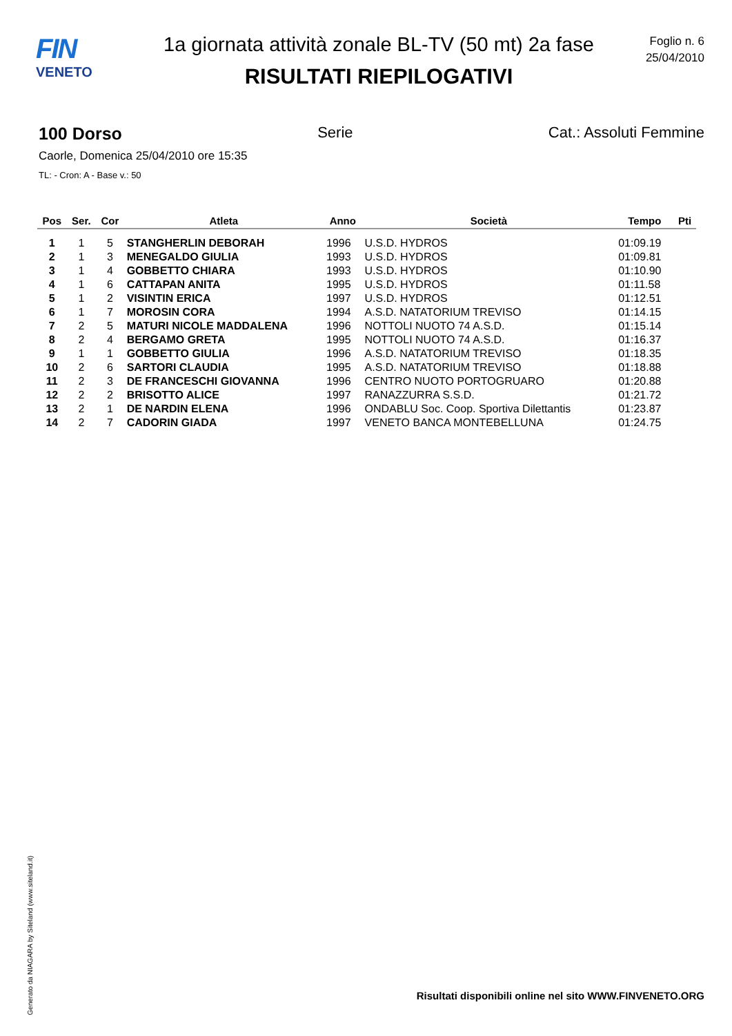FIN
VENETO
1a giornata attività zonale BL-TV (50 mt) 2a fase
RISULTATI RIEPILOGATIVI
Foglio n. 6
25/04/2010
100 Dorso Serie Cat.: Assoluti Femmine
Caorle, Domenica 25/04/2010 ore 15:35
TL: - Cron: A - Base v.: 50
| Pos | Ser. | Cor | Atleta | Anno | Società | Tempo | Pti |
| --- | --- | --- | --- | --- | --- | --- | --- |
| 1 | 1 | 5 | STANGHERLIN DEBORAH | 1996 | U.S.D. HYDROS | 01:09.19 | |
| 2 | 1 | 3 | MENEGALDO GIULIA | 1993 | U.S.D. HYDROS | 01:09.81 | |
| 3 | 1 | 4 | GOBBETTO CHIARA | 1993 | U.S.D. HYDROS | 01:10.90 | |
| 4 | 1 | 6 | CATTAPAN ANITA | 1995 | U.S.D. HYDROS | 01:11.58 | |
| 5 | 1 | 2 | VISINTIN ERICA | 1997 | U.S.D. HYDROS | 01:12.51 | |
| 6 | 1 | 7 | MOROSIN CORA | 1994 | A.S.D. NATATORIUM TREVISO | 01:14.15 | |
| 7 | 2 | 5 | MATURI NICOLE MADDALENA | 1996 | NOTTOLI NUOTO 74 A.S.D. | 01:15.14 | |
| 8 | 2 | 4 | BERGAMO GRETA | 1995 | NOTTOLI NUOTO 74 A.S.D. | 01:16.37 | |
| 9 | 1 | 1 | GOBBETTO GIULIA | 1996 | A.S.D. NATATORIUM TREVISO | 01:18.35 | |
| 10 | 2 | 6 | SARTORI CLAUDIA | 1995 | A.S.D. NATATORIUM TREVISO | 01:18.88 | |
| 11 | 2 | 3 | DE FRANCESCHI GIOVANNA | 1996 | CENTRO NUOTO PORTOGRUARO | 01:20.88 | |
| 12 | 2 | 2 | BRISOTTO ALICE | 1997 | RANAZZURRA S.S.D. | 01:21.72 | |
| 13 | 2 | 1 | DE NARDIN ELENA | 1996 | ONDABLU Soc. Coop. Sportiva Dilettantis | 01:23.87 | |
| 14 | 2 | 7 | CADORIN GIADA | 1997 | VENETO BANCA MONTEBELLUNA | 01:24.75 | |
Generato da NIAGARA by Siteland (www.siteland.it)
Risultati disponibili online nel sito WWW.FINVENETO.ORG